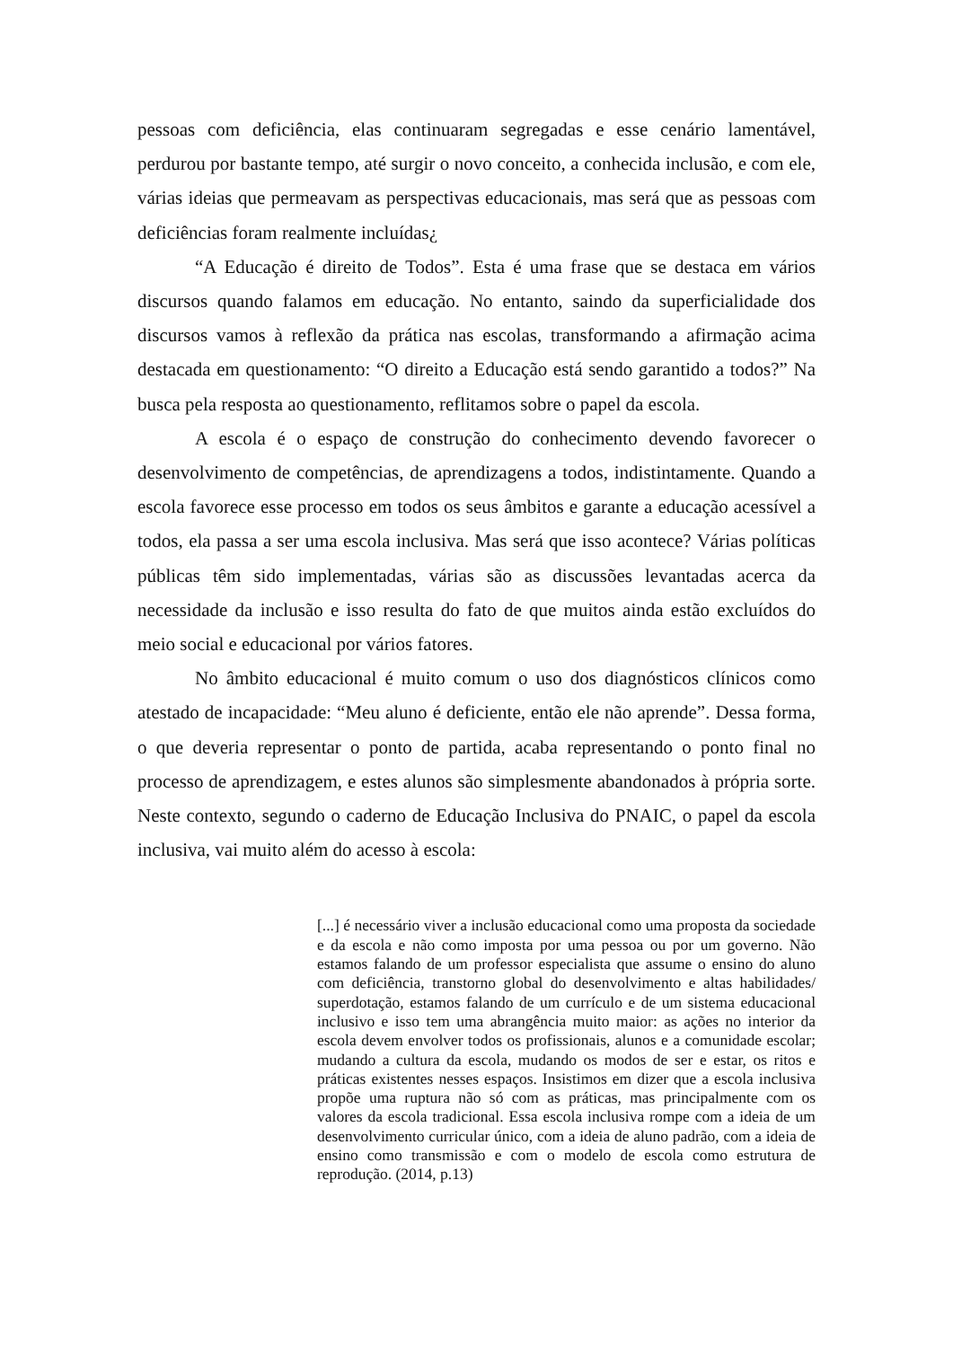pessoas com deficiência, elas continuaram segregadas e esse cenário lamentável, perdurou por bastante tempo, até surgir o novo conceito, a conhecida inclusão, e com ele, várias ideias que permeavam as perspectivas educacionais, mas será que as pessoas com deficiências foram realmente incluídas¿
“A Educação é direito de Todos”. Esta é uma frase que se destaca em vários discursos quando falamos em educação. No entanto, saindo da superficialidade dos discursos vamos à reflexão da prática nas escolas, transformando a afirmação acima destacada em questionamento: “O direito a Educação está sendo garantido a todos?” Na busca pela resposta ao questionamento, reflitamos sobre o papel da escola.
A escola é o espaço de construção do conhecimento devendo favorecer o desenvolvimento de competências, de aprendizagens a todos, indistintamente. Quando a escola favorece esse processo em todos os seus âmbitos e garante a educação acessível a todos, ela passa a ser uma escola inclusiva. Mas será que isso acontece? Várias políticas públicas têm sido implementadas, várias são as discussões levantadas acerca da necessidade da inclusão e isso resulta do fato de que muitos ainda estão excluídos do meio social e educacional por vários fatores.
No âmbito educacional é muito comum o uso dos diagnósticos clínicos como atestado de incapacidade: “Meu aluno é deficiente, então ele não aprende”. Dessa forma, o que deveria representar o ponto de partida, acaba representando o ponto final no processo de aprendizagem, e estes alunos são simplesmente abandonados à própria sorte. Neste contexto, segundo o caderno de Educação Inclusiva do PNAIC, o papel da escola inclusiva, vai muito além do acesso à escola:
[...] é necessário viver a inclusão educacional como uma proposta da sociedade e da escola e não como imposta por uma pessoa ou por um governo. Não estamos falando de um professor especialista que assume o ensino do aluno com deficiência, transtorno global do desenvolvimento e altas habilidades/ superdotação, estamos falando de um currículo e de um sistema educacional inclusivo e isso tem uma abrangência muito maior: as ações no interior da escola devem envolver todos os profissionais, alunos e a comunidade escolar; mudando a cultura da escola, mudando os modos de ser e estar, os ritos e práticas existentes nesses espaços. Insistimos em dizer que a escola inclusiva propõe uma ruptura não só com as práticas, mas principalmente com os valores da escola tradicional. Essa escola inclusiva rompe com a ideia de um desenvolvimento curricular único, com a ideia de aluno padrão, com a ideia de ensino como transmissão e com o modelo de escola como estrutura de reprodução. (2014, p.13)